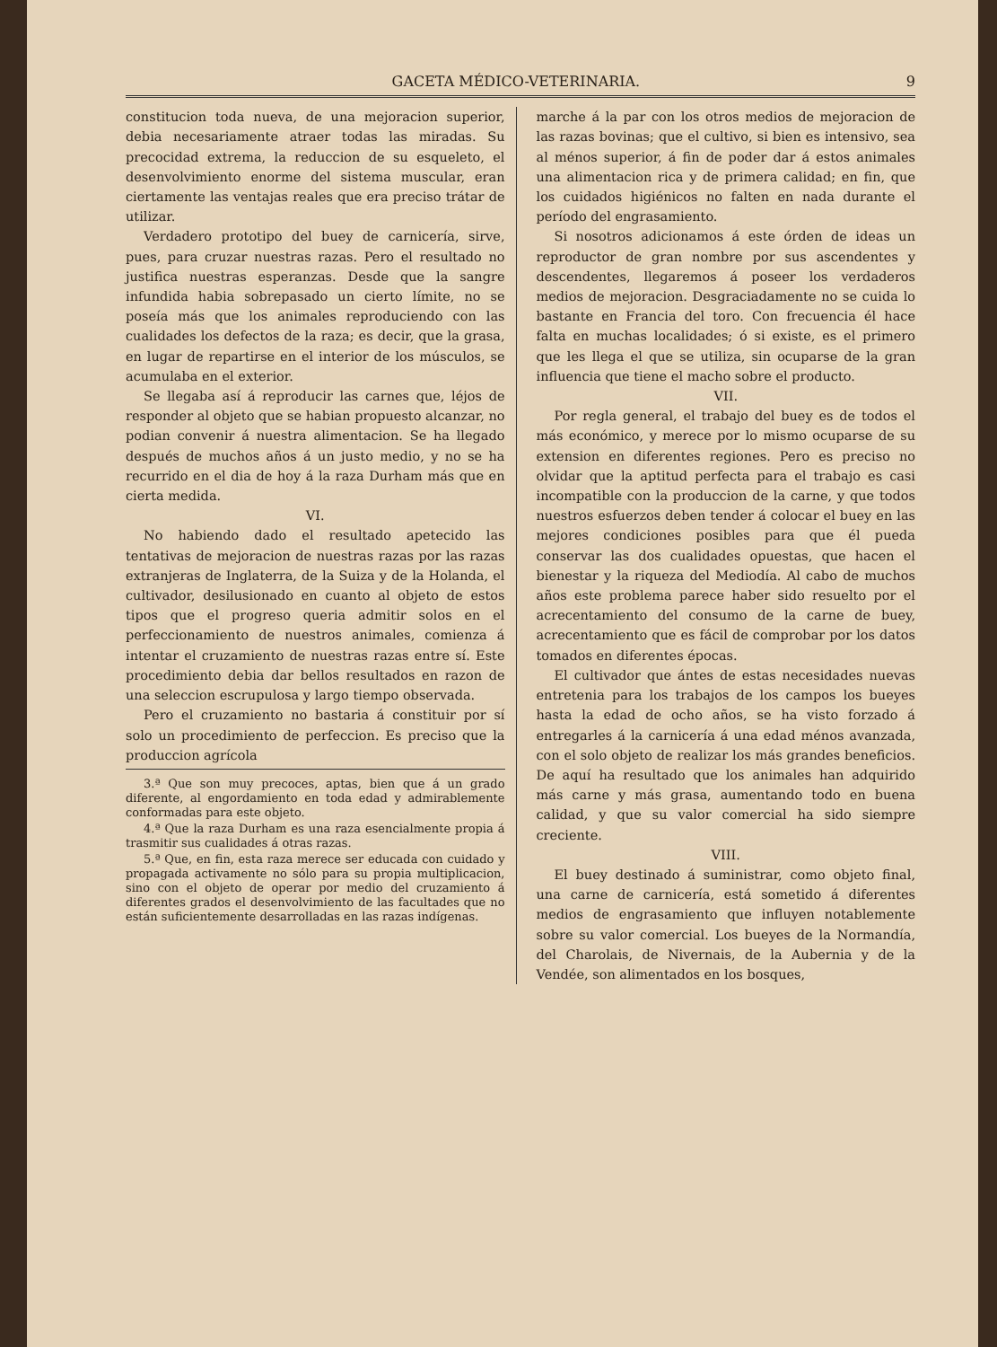GACETA MÉDICO-VETERINARIA. 9
constitucion toda nueva, de una mejoracion superior, debia necesariamente atraer todas las miradas. Su precocidad extrema, la reduccion de su esqueleto, el desenvolvimiento enorme del sistema muscular, eran ciertamente las ventajas reales que era preciso trátar de utilizar.
Verdadero prototipo del buey de carnicería, sirve, pues, para cruzar nuestras razas. Pero el resultado no justifica nuestras esperanzas. Desde que la sangre infundida habia sobrepasado un cierto límite, no se poseía más que los animales reproduciendo con las cualidades los defectos de la raza; es decir, que la grasa, en lugar de repartirse en el interior de los músculos, se acumulaba en el exterior.
Se llegaba así á reproducir las carnes que, léjos de responder al objeto que se habian propuesto alcanzar, no podian convenir á nuestra alimentacion. Se ha llegado después de muchos años á un justo medio, y no se ha recurrido en el dia de hoy á la raza Durham más que en cierta medida.
VI.
No habiendo dado el resultado apetecido las tentativas de mejoracion de nuestras razas por las razas extranjeras de Inglaterra, de la Suiza y de la Holanda, el cultivador, desilusionado en cuanto al objeto de estos tipos que el progreso queria admitir solos en el perfeccionamiento de nuestros animales, comienza á intentar el cruzamiento de nuestras razas entre sí. Este procedimiento debia dar bellos resultados en razon de una seleccion escrupulosa y largo tiempo observada.
Pero el cruzamiento no bastaria á constituir por sí solo un procedimiento de perfeccion. Es preciso que la produccion agrícola
3.ª Que son muy precoces, aptas, bien que á un grado diferente, al engordamiento en toda edad y admirablemente conformadas para este objeto.
4.ª Que la raza Durham es una raza esencialmente propia á trasmitir sus cualidades á otras razas.
5.ª Que, en fin, esta raza merece ser educada con cuidado y propagada activamente no sólo para su propia multiplicacion, sino con el objeto de operar por medio del cruzamiento á diferentes grados el desenvolvimiento de las facultades que no están suficientemente desarrolladas en las razas indígenas.
marche á la par con los otros medios de mejoracion de las razas bovinas; que el cultivo, si bien es intensivo, sea al ménos superior, á fin de poder dar á estos animales una alimentacion rica y de primera calidad; en fin, que los cuidados higiénicos no falten en nada durante el período del engrasamiento.
Si nosotros adicionamos á este órden de ideas un reproductor de gran nombre por sus ascendentes y descendentes, llegaremos á poseer los verdaderos medios de mejoracion. Desgraciadamente no se cuida lo bastante en Francia del toro. Con frecuencia él hace falta en muchas localidades; ó si existe, es el primero que les llega el que se utiliza, sin ocuparse de la gran influencia que tiene el macho sobre el producto.
VII.
Por regla general, el trabajo del buey es de todos el más económico, y merece por lo mismo ocuparse de su extension en diferentes regiones. Pero es preciso no olvidar que la aptitud perfecta para el trabajo es casi incompatible con la produccion de la carne, y que todos nuestros esfuerzos deben tender á colocar el buey en las mejores condiciones posibles para que él pueda conservar las dos cualidades opuestas, que hacen el bienestar y la riqueza del Mediodía. Al cabo de muchos años este problema parece haber sido resuelto por el acrecentamiento del consumo de la carne de buey, acrecentamiento que es fácil de comprobar por los datos tomados en diferentes épocas.
El cultivador que ántes de estas necesidades nuevas entretenia para los trabajos de los campos los bueyes hasta la edad de ocho años, se ha visto forzado á entregarles á la carnicería á una edad ménos avanzada, con el solo objeto de realizar los más grandes beneficios. De aquí ha resultado que los animales han adquirido más carne y más grasa, aumentando todo en buena calidad, y que su valor comercial ha sido siempre creciente.
VIII.
El buey destinado á suministrar, como objeto final, una carne de carnicería, está sometido á diferentes medios de engrasamiento que influyen notablemente sobre su valor comercial. Los bueyes de la Normandía, del Charolais, de Nivernais, de la Aubernia y de la Vendée, son alimentados en los bosques,